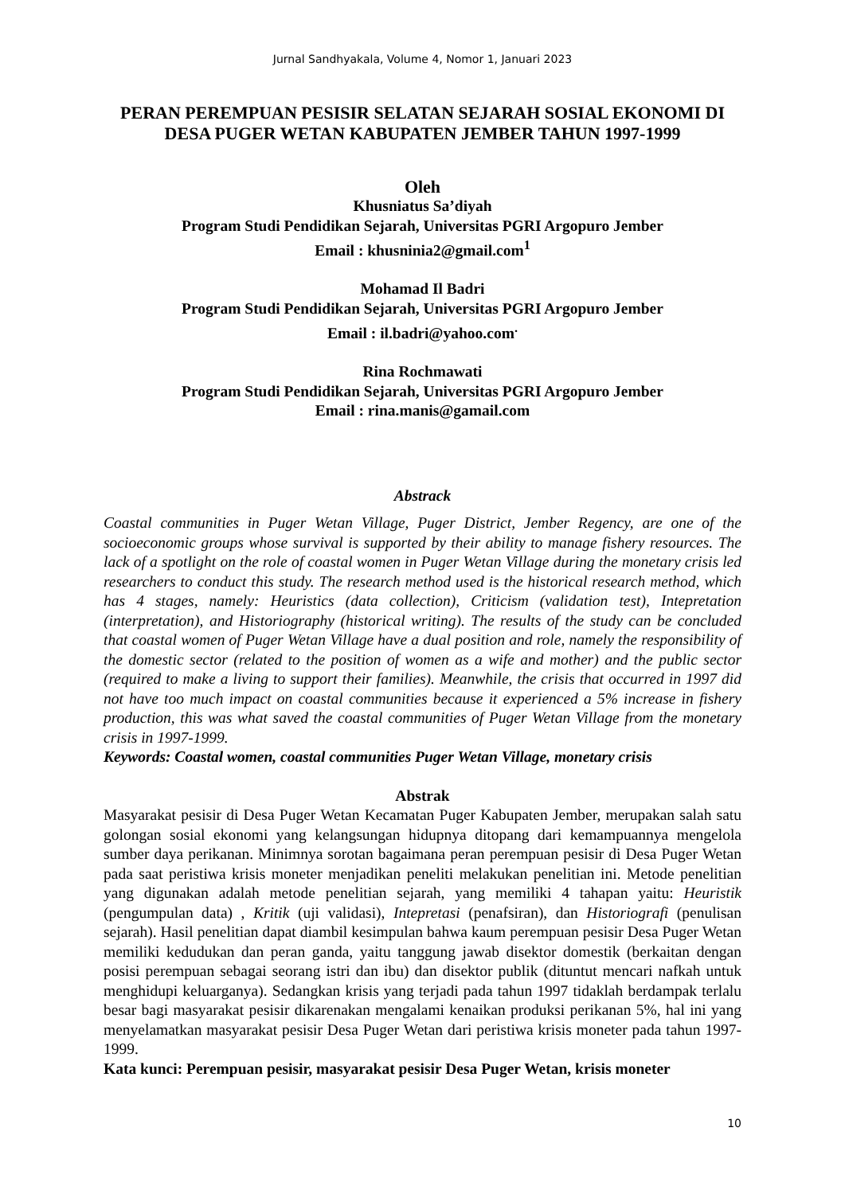Jurnal Sandhyakala, Volume 4, Nomor 1, Januari 2023
PERAN PEREMPUAN PESISIR SELATAN SEJARAH SOSIAL EKONOMI DI DESA PUGER WETAN KABUPATEN JEMBER TAHUN 1997-1999
Oleh
Khusniatus Sa’diyah
Program Studi Pendidikan Sejarah, Universitas PGRI Argopuro Jember
Email : khusninia2@gmail.com<sup>1</sup>
Mohamad Il Badri
Program Studi Pendidikan Sejarah, Universitas PGRI Argopuro Jember
Email : il.badri@yahoo.com<sup>.</sup>
Rina Rochmawati
Program Studi Pendidikan Sejarah, Universitas PGRI Argopuro Jember
Email : rina.manis@gamail.com
Abstrack
Coastal communities in Puger Wetan Village, Puger District, Jember Regency, are one of the socioeconomic groups whose survival is supported by their ability to manage fishery resources. The lack of a spotlight on the role of coastal women in Puger Wetan Village during the monetary crisis led researchers to conduct this study. The research method used is the historical research method, which has 4 stages, namely: Heuristics (data collection), Criticism (validation test), Intepretation (interpretation), and Historiography (historical writing). The results of the study can be concluded that coastal women of Puger Wetan Village have a dual position and role, namely the responsibility of the domestic sector (related to the position of women as a wife and mother) and the public sector (required to make a living to support their families). Meanwhile, the crisis that occurred in 1997 did not have too much impact on coastal communities because it experienced a 5% increase in fishery production, this was what saved the coastal communities of Puger Wetan Village from the monetary crisis in 1997-1999.
Keywords: Coastal women, coastal communities Puger Wetan Village, monetary crisis
Abstrak
Masyarakat pesisir di Desa Puger Wetan Kecamatan Puger Kabupaten Jember, merupakan salah satu golongan sosial ekonomi yang kelangsungan hidupnya ditopang dari kemampuannya mengelola sumber daya perikanan. Minimnya sorotan bagaimana peran perempuan pesisir di Desa Puger Wetan pada saat peristiwa krisis moneter menjadikan peneliti melakukan penelitian ini. Metode penelitian yang digunakan adalah metode penelitian sejarah, yang memiliki 4 tahapan yaitu: Heuristik (pengumpulan data) , Kritik (uji validasi), Intepretasi (penafsiran), dan Historiografi (penulisan sejarah). Hasil penelitian dapat diambil kesimpulan bahwa kaum perempuan pesisir Desa Puger Wetan memiliki kedudukan dan peran ganda, yaitu tanggung jawab disektor domestik (berkaitan dengan posisi perempuan sebagai seorang istri dan ibu) dan disektor publik (dituntut mencari nafkah untuk menghidupi keluarganya). Sedangkan krisis yang terjadi pada tahun 1997 tidaklah berdampak terlalu besar bagi masyarakat pesisir dikarenakan mengalami kenaikan produksi perikanan 5%, hal ini yang menyelamatkan masyarakat pesisir Desa Puger Wetan dari peristiwa krisis moneter pada tahun 1997-1999.
Kata kunci: Perempuan pesisir, masyarakat pesisir Desa Puger Wetan, krisis moneter
10